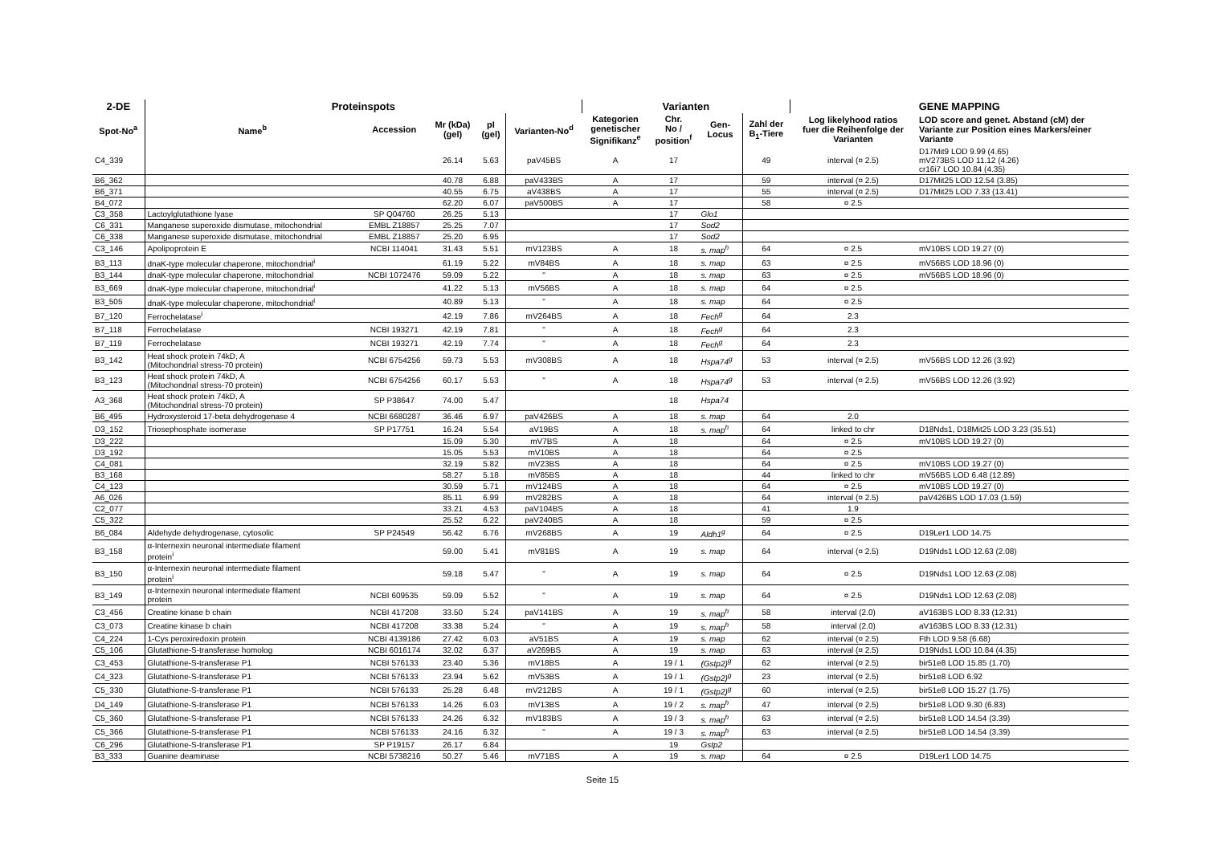| 2-DE | Proteinspots | | | | | Varianten | | | | GENE MAPPING | |
| --- | --- | --- | --- | --- | --- | --- | --- | --- | --- | --- | --- |
| Spot-No<sup>a</sup> | Name<sup>b</sup> | Accession | Mr (kDa) (gel) | pI (gel) | Varianten-No<sup>d</sup> | Kategorien genetischer Signifikanz<sup>e</sup> | Chr. No / position<sup>f</sup> | Gen- Locus | Zahl der B<sub>1</sub>-Tiere | Log likelyhood ratios fuer die Reihenfolge der Varianten | LOD score and genet. Abstand (cM) der Variante zur Position eines Markers/einer Variante |
| C4_339 | | | 26.14 | 5.63 | paV45BS | A | 17 | | 49 | interval (¤ 2.5) | D17Mit9 LOD 9.99 (4.65) mV273BS LOD 11.12 (4.26) cr16i7 LOD 10.84 (4.35) |
| B6_362 | | | 40.78 | 6.88 | paV433BS | A | 17 | | 59 | interval (¤ 2.5) | D17Mit25 LOD 12.54 (3.85) |
| B6_371 | | | 40.55 | 6.75 | aV438BS | A | 17 | | 55 | interval (¤ 2.5) | D17Mit25 LOD 7.33 (13.41) |
| B4_072 | | | 62.20 | 6.07 | paV500BS | A | 17 | | 58 | ¤ 2.5 | |
| C3_358 | Lactoylglutathione lyase | SP Q04760 | 26.25 | 5.13 | | | 17 | Glo1 | | | |
| C6_331 | Manganese superoxide dismutase, mitochondrial | EMBL Z18857 | 25.25 | 7.07 | | | 17 | Sod2 | | | |
| C6_338 | Manganese superoxide dismutase, mitochondrial | EMBL Z18857 | 25.20 | 6.95 | | | 17 | Sod2 | | | |
| C3_146 | Apolipoprotein E | NCBI 114041 | 31.43 | 5.51 | mV123BS | A | 18 | s. map<sup>h</sup> | 64 | ¤ 2.5 | mV10BS LOD 19.27 (0) |
| B3_113 | dnaK-type molecular chaperone, mitochondrial<sup>i</sup> | | 61.19 | 5.22 | mV84BS | A | 18 | s. map | 63 | ¤ 2.5 | mV56BS LOD 18.96 (0) |
| B3_144 | dnaK-type molecular chaperone, mitochondrial | NCBI 1072476 | 59.09 | 5.22 | " | A | 18 | s. map | 63 | ¤ 2.5 | mV56BS LOD 18.96 (0) |
| B3_669 | dnaK-type molecular chaperone, mitochondrial<sup>i</sup> | | 41.22 | 5.13 | mV56BS | A | 18 | s. map | 64 | ¤ 2.5 | |
| B3_505 | dnaK-type molecular chaperone, mitochondrial<sup>i</sup> | | 40.89 | 5.13 | " | A | 18 | s. map | 64 | ¤ 2.5 | |
| B7_120 | Ferrochelatase<sup>i</sup> | | 42.19 | 7.86 | mV264BS | A | 18 | Fech<sup>g</sup> | 64 | 2.3 | |
| B7_118 | Ferrochelatase | NCBI 193271 | 42.19 | 7.81 | " | A | 18 | Fech<sup>g</sup> | 64 | 2.3 | |
| B7_119 | Ferrochelatase | NCBI 193271 | 42.19 | 7.74 | " | A | 18 | Fech<sup>g</sup> | 64 | 2.3 | |
| B3_142 | Heat shock protein 74kD, A (Mitochondrial stress-70 protein) | NCBI 6754256 | 59.73 | 5.53 | mV308BS | A | 18 | Hspa74<sup>g</sup> | 53 | interval (¤ 2.5) | mV56BS LOD 12.26 (3.92) |
| B3_123 | Heat shock protein 74kD, A (Mitochondrial stress-70 protein) | NCBI 6754256 | 60.17 | 5.53 | " | A | 18 | Hspa74<sup>g</sup> | 53 | interval (¤ 2.5) | mV56BS LOD 12.26 (3.92) |
| A3_368 | Heat shock protein 74kD, A (Mitochondrial stress-70 protein) | SP P38647 | 74.00 | 5.47 | | | 18 | Hspa74 | | | |
| B6_495 | Hydroxysteroid 17-beta dehydrogenase 4 | NCBI 6680287 | 36.46 | 6.97 | paV426BS | A | 18 | s. map | 64 | 2.0 | |
| D3_152 | Triosephosphate isomerase | SP P17751 | 16.24 | 5.54 | aV19BS | A | 18 | s. map<sup>h</sup> | 64 | linked to chr | D18Nds1, D18Mit25 LOD 3.23 (35.51) |
| D3_222 | | | 15.09 | 5.30 | mV7BS | A | 18 | | 64 | ¤ 2.5 | mV10BS LOD 19.27 (0) |
| D3_192 | | | 15.05 | 5.53 | mV10BS | A | 18 | | 64 | ¤ 2.5 | |
| C4_081 | | | 32.19 | 5.82 | mV23BS | A | 18 | | 64 | ¤ 2.5 | mV10BS LOD 19.27 (0) |
| B3_168 | | | 58.27 | 5.18 | mV85BS | A | 18 | | 44 | linked to chr | mV56BS LOD 6.48 (12.89) |
| C4_123 | | | 30.59 | 5.71 | mV124BS | A | 18 | | 64 | ¤ 2.5 | mV10BS LOD 19.27 (0) |
| A6_026 | | | 85.11 | 6.99 | mV282BS | A | 18 | | 64 | interval (¤ 2.5) | paV426BS LOD 17.03 (1.59) |
| C2_077 | | | 33.21 | 4.53 | paV104BS | A | 18 | | 41 | 1.9 | |
| C5_322 | | | 25.52 | 6.22 | paV240BS | A | 18 | | 59 | ¤ 2.5 | |
| B6_084 | Aldehyde dehydrogenase, cytosolic | SP P24549 | 56.42 | 6.76 | mV268BS | A | 19 | Aldh1<sup>g</sup> | 64 | ¤ 2.5 | D19Ler1 LOD 14.75 |
| B3_158 | α-Internexin neuronal intermediate filament protein<sup>i</sup> | | 59.00 | 5.41 | mV81BS | A | 19 | s. map | 64 | interval (¤ 2.5) | D19Nds1 LOD 12.63 (2.08) |
| B3_150 | α-Internexin neuronal intermediate filament protein<sup>i</sup> | | 59.18 | 5.47 | " | A | 19 | s. map | 64 | ¤ 2.5 | D19Nds1 LOD 12.63 (2.08) |
| B3_149 | α-Internexin neuronal intermediate filament protein | NCBI 609535 | 59.09 | 5.52 | " | A | 19 | s. map | 64 | ¤ 2.5 | D19Nds1 LOD 12.63 (2.08) |
| C3_456 | Creatine kinase b chain | NCBI 417208 | 33.50 | 5.24 | paV141BS | A | 19 | s. map<sup>h</sup> | 58 | interval (2.0) | aV163BS LOD 8.33 (12.31) |
| C3_073 | Creatine kinase b chain | NCBI 417208 | 33.38 | 5.24 | " | A | 19 | s. map<sup>h</sup> | 58 | interval (2.0) | aV163BS LOD 8.33 (12.31) |
| C4_224 | 1-Cys peroxiredoxin protein | NCBI 4139186 | 27.42 | 6.03 | aV51BS | A | 19 | s. map | 62 | interval (¤ 2.5) | Fth LOD 9.58 (6.68) |
| C5_106 | Glutathione-S-transferase homolog | NCBI 6016174 | 32.02 | 6.37 | aV269BS | A | 19 | s. map | 63 | interval (¤ 2.5) | D19Nds1 LOD 10.84 (4.35) |
| C3_453 | Glutathione-S-transferase P1 | NCBI 576133 | 23.40 | 5.36 | mV18BS | A | 19 / 1 | (Gstp2)<sup>g</sup> | 62 | interval (¤ 2.5) | bir51e8 LOD 15.85 (1.70) |
| C4_323 | Glutathione-S-transferase P1 | NCBI 576133 | 23.94 | 5.62 | mV53BS | A | 19 / 1 | (Gstp2)<sup>g</sup> | 23 | interval (¤ 2.5) | bir51e8 LOD 6.92 |
| C5_330 | Glutathione-S-transferase P1 | NCBI 576133 | 25.28 | 6.48 | mV212BS | A | 19 / 1 | (Gstp2)<sup>g</sup> | 60 | interval (¤ 2.5) | bir51e8 LOD 15.27 (1.75) |
| D4_149 | Glutathione-S-transferase P1 | NCBI 576133 | 14.26 | 6.03 | mV13BS | A | 19 / 2 | s. map<sup>h</sup> | 47 | interval (¤ 2.5) | bir51e8 LOD 9.30 (6.83) |
| C5_360 | Glutathione-S-transferase P1 | NCBI 576133 | 24.26 | 6.32 | mV183BS | A | 19 / 3 | s. map<sup>h</sup> | 63 | interval (¤ 2.5) | bir51e8 LOD 14.54 (3.39) |
| C5_366 | Glutathione-S-transferase P1 | NCBI 576133 | 24.16 | 6.32 | " | A | 19 / 3 | s. map<sup>h</sup> | 63 | interval (¤ 2.5) | bir51e8 LOD 14.54 (3.39) |
| C6_296 | Glutathione-S-transferase P1 | SP P19157 | 26.17 | 6.84 | | | 19 | Gstp2 | | | |
| B3_333 | Guanine deaminase | NCBI 5738216 | 50.27 | 5.46 | mV71BS | A | 19 | s. map | 64 | ¤ 2.5 | D19Ler1 LOD 14.75 |
Seite 15